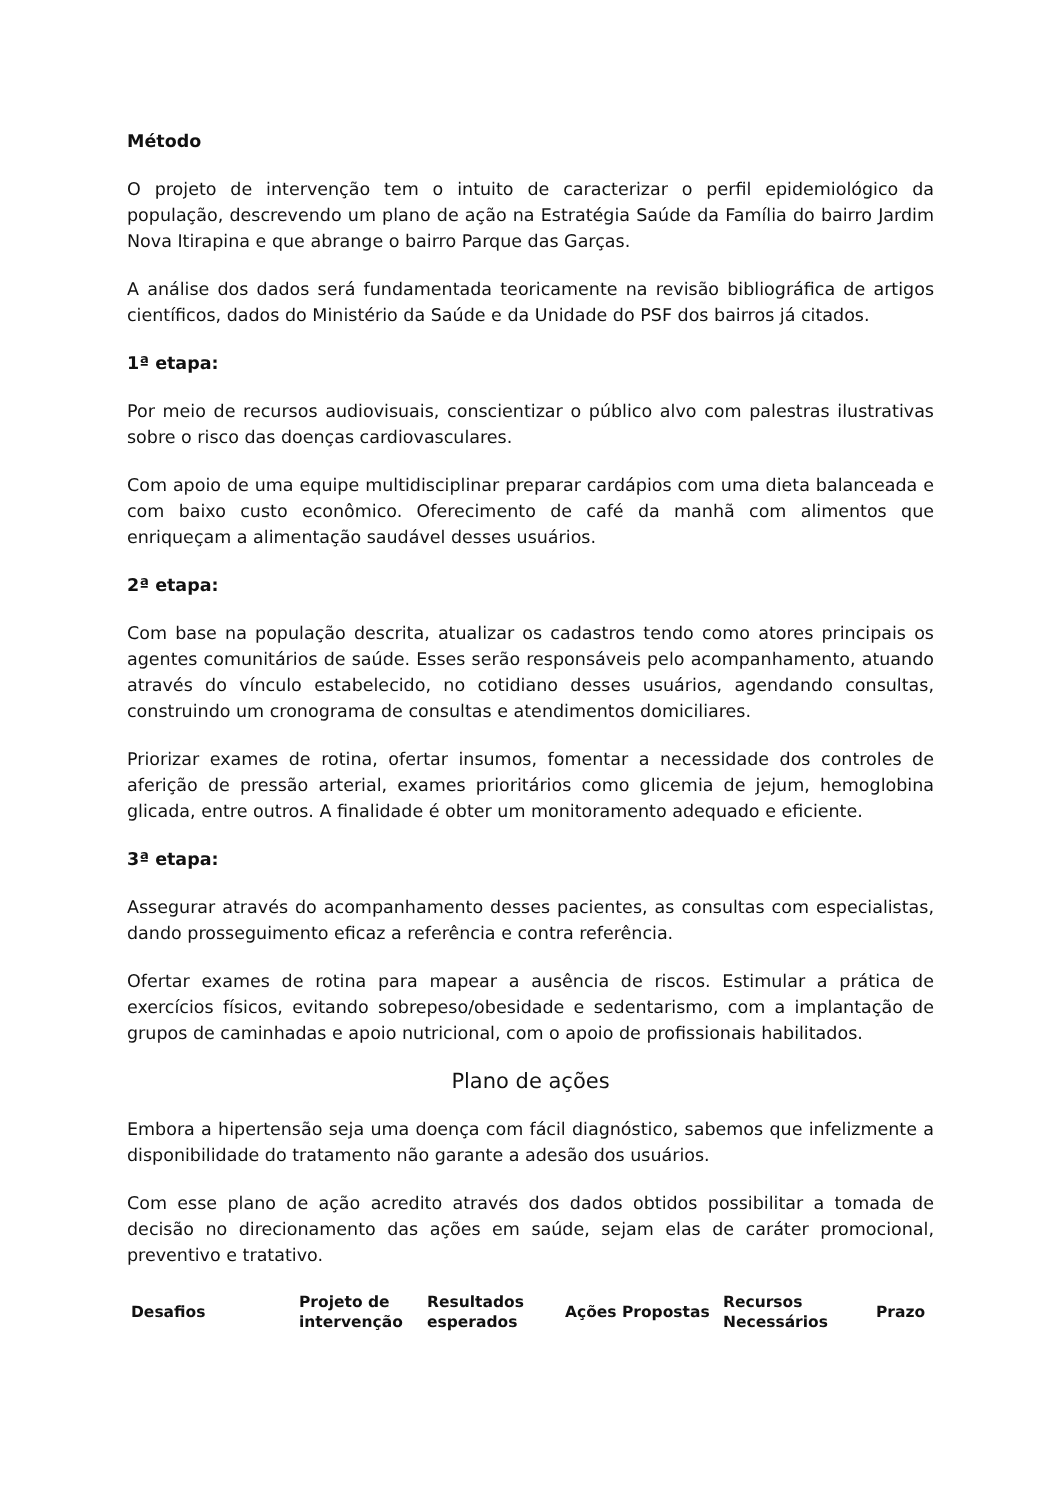Método
O projeto de intervenção tem o intuito de caracterizar o perfil epidemiológico da população, descrevendo um plano de ação na Estratégia Saúde da Família do bairro Jardim Nova Itirapina e que abrange o bairro Parque das Garças.
A análise dos dados será fundamentada teoricamente na revisão bibliográfica de artigos científicos, dados do Ministério da Saúde e da Unidade do PSF dos bairros já citados.
1ª etapa:
Por meio de recursos audiovisuais, conscientizar o público alvo com palestras ilustrativas sobre o risco das doenças cardiovasculares.
Com apoio de uma equipe multidisciplinar preparar cardápios com uma dieta balanceada e com baixo custo econômico. Oferecimento de café da manhã com alimentos que enriqueçam a alimentação saudável desses usuários.
2ª etapa:
Com base na população descrita, atualizar os cadastros tendo como atores principais os agentes comunitários de saúde. Esses serão responsáveis pelo acompanhamento, atuando através do vínculo estabelecido, no cotidiano desses usuários, agendando consultas, construindo um cronograma de consultas e atendimentos domiciliares.
Priorizar exames de rotina, ofertar insumos, fomentar a necessidade dos controles de aferição de pressão arterial, exames prioritários como glicemia de jejum, hemoglobina glicada, entre outros. A finalidade é obter um monitoramento adequado e eficiente.
3ª etapa:
Assegurar através do acompanhamento desses pacientes, as consultas com especialistas, dando prosseguimento eficaz a referência e contra referência.
Ofertar exames de rotina para mapear a ausência de riscos. Estimular a prática de exercícios físicos, evitando sobrepeso/obesidade e sedentarismo, com a implantação de grupos de caminhadas e apoio nutricional, com o apoio de profissionais habilitados.
Plano de ações
Embora a hipertensão seja uma doença com fácil diagnóstico, sabemos que infelizmente a disponibilidade do tratamento não garante a adesão dos usuários.
Com esse plano de ação acredito através dos dados obtidos possibilitar a tomada de decisão no direcionamento das ações em saúde, sejam elas de caráter promocional, preventivo e tratativo.
| Desafios | Projeto de intervenção | Resultados esperados | Ações Propostas | Recursos Necessários | Prazo |
| --- | --- | --- | --- | --- | --- |